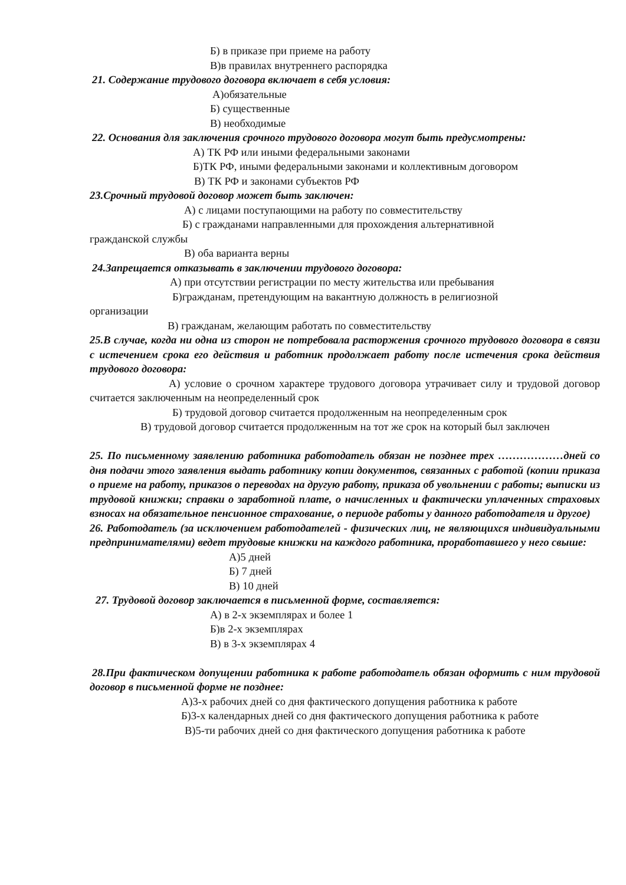Б) в приказе при приеме на работу
В)в правилах внутреннего распорядка
21. Содержание трудового договора включает в себя условия:
А)обязательные
Б) существенные
В) необходимые
22. Основания для заключения срочного трудового договора могут быть предусмотрены:
А) ТК РФ или иными федеральными законами
Б)ТК РФ, иными федеральными законами и коллективным договором
В) ТК РФ и законами субъектов РФ
23.Срочный трудовой договор может быть заключен:
А) с лицами поступающими на работу по совместительству
Б) с гражданами направленными для прохождения альтернативной
гражданской службы
В) оба варианта верны
24.Запрещается отказывать в заключении трудового договора:
А) при отсутствии регистрации по месту жительства или пребывания
Б)гражданам, претендующим на вакантную должность в религиозной
организации
В) гражданам, желающим работать по совместительству
25.В случае, когда ни одна из сторон не потребовала расторжения срочного трудового договора в связи с истечением срока его действия и работник продолжает работу после истечения срока действия трудового договора:
А) условие о срочном характере трудового договора утрачивает силу и трудовой договор считается заключенным на неопределенный срок
Б) трудовой договор считается продолженным на неопределенным срок
В) трудовой договор считается продолженным на тот же срок на который был заключен
25. По письменному заявлению работника работодатель обязан не позднее трех ………………дней со дня подачи этого заявления выдать работнику копии документов, связанных с работой (копии приказа о приеме на работу, приказов о переводах на другую работу, приказа об увольнении с работы; выписки из трудовой книжки; справки о заработной плате, о начисленных и фактически уплаченных страховых взносах на обязательное пенсионное страхование, о периоде работы у данного работодателя и другое)
26. Работодатель (за исключением работодателей - физических лиц, не являющихся индивидуальными предпринимателями) ведет трудовые книжки на каждого работника, проработавшего у него свыше:
А)5 дней
Б) 7 дней
В) 10 дней
27. Трудовой договор заключается в письменной форме, составляется:
А) в 2-х экземплярах и более 1
Б)в 2-х экземплярах
В) в 3-х экземплярах 4
28.При фактическом допущении работника к работе работодатель обязан оформить с ним трудовой договор в письменной форме не позднее:
А)3-х рабочих дней со дня фактического допущения работника к работе
Б)3-х календарных дней со дня фактического допущения работника к работе
В)5-ти рабочих дней со дня фактического допущения работника к работе